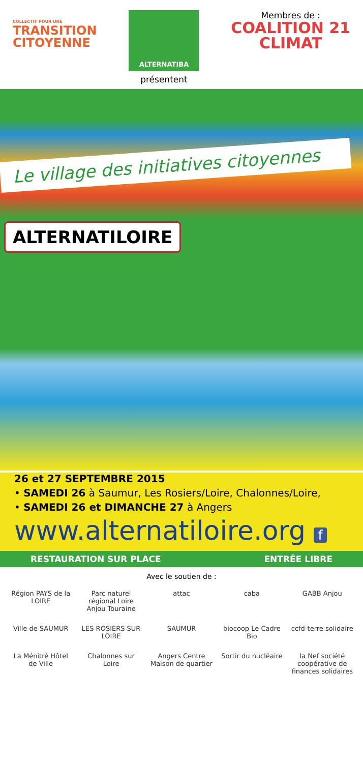COLLECTIF POUR UNE
TRANSITION
CITOYENNE
ALTERNATIBA
présentent
Membres de :
COALITION 21
CLIMAT
Le village des initiatives citoyennes
ALTERNATILOIRE
26 et 27 SEPTEMBRE 2015
• SAMEDI 26 à Saumur, Les Rosiers/Loire, Chalonnes/Loire,
• SAMEDI 26 et DIMANCHE 27 à Angers
www.alternatiloire.org f
RESTAURATION SUR PLACE ENTRÉE LIBRE
Avec le soutien de :
Région PAYS de la LOIRE
Parc naturel régional Loire Anjou Touraine
attac
caba
GABB Anjou
Ville de SAUMUR
LES ROSIERS SUR LOIRE
SAUMUR
biocoop Le Cadre Bio
ccfd-terre solidaire
La Ménitré Hôtel de Ville
Chalonnes sur Loire
Angers Centre Maison de quartier
Sortir du nucléaire
la Nef société coopérative de finances solidaires